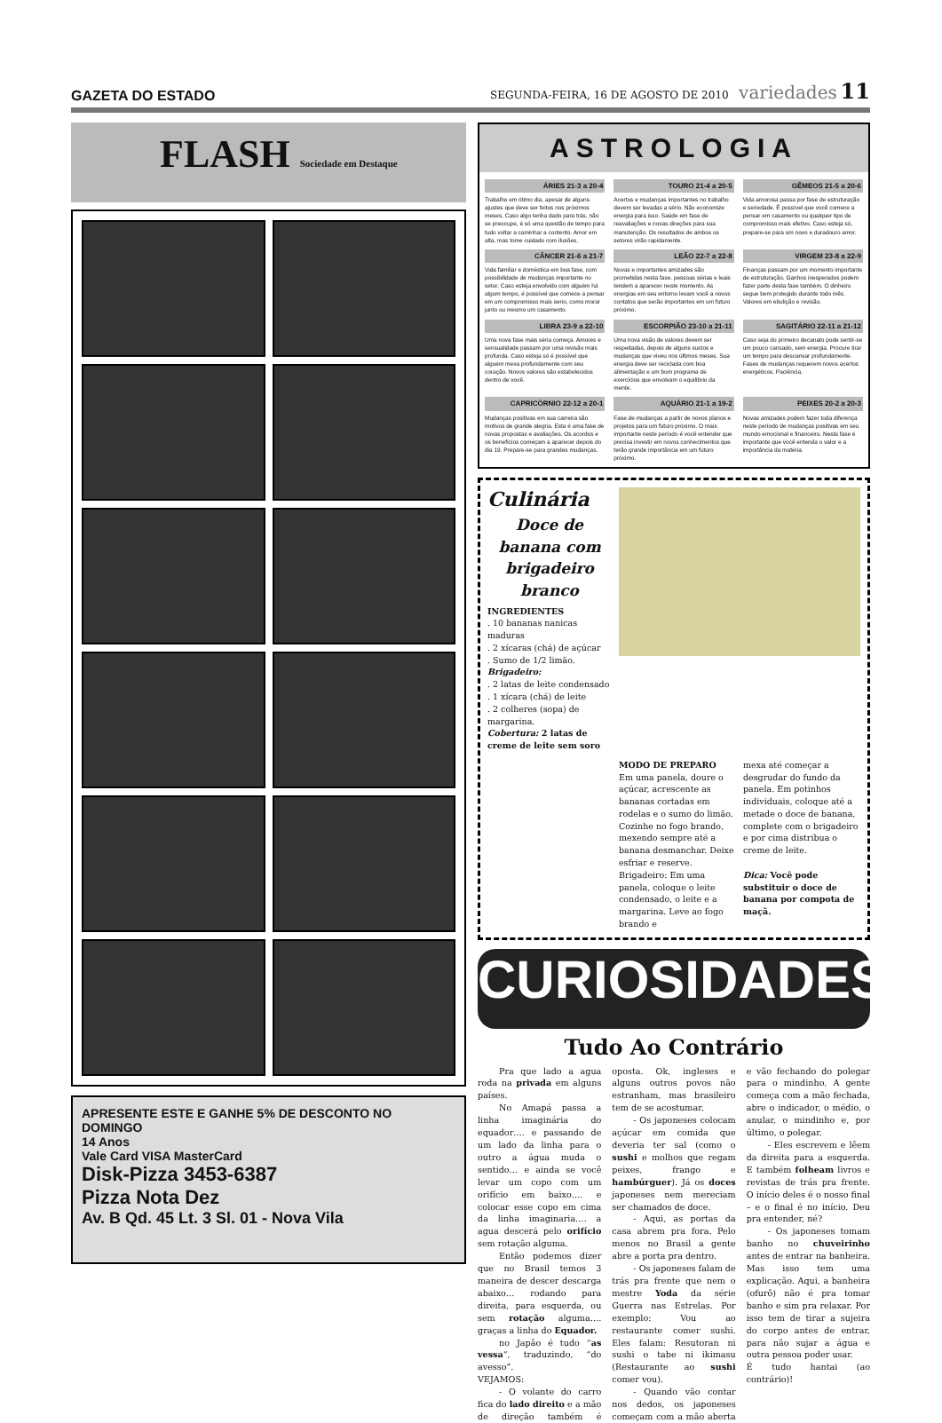GAZETA DO ESTADO SEGUNDA-FEIRA, 16 DE AGOSTO DE 2010 variedades 11
FLASH Sociedade em Destaque
APRESENTE ESTE E GANHE 5% DE DESCONTO NO DOMINGO
14 Anos
Vale Card VISA MasterCard
Disk-Pizza 3453-6387
Pizza Nota Dez
Av. B Qd. 45 Lt. 3 Sl. 01 - Nova Vila
ASTROLOGIA
ÁRIES 21-3 a 20-4
Trabalho em ótimo dia, apesar de alguns ajustes que deve ser feitos nos próximos meses. Caso algo tenha dado para trás, não se preocupe, é só uma questão de tempo para tudo voltar a caminhar a contento. Amor em alta, mas tome cuidado com ilusões.
TOURO 21-4 a 20-5
Acertos e mudanças importantes no trabalho devem ser levadas a sério. Não economize energia para isso. Saúde em fase de reavaliações e novas direções para sua manutenção. Os resultados de ambos os setores virão rapidamente.
GÊMEOS 21-5 a 20-6
Vida amorosa passa por fase de estruturação e seriedade. É possível que você comece a pensar em casamento ou qualquer tipo de compromisso mais efetivo. Caso esteja só, prepare-se para um novo e duradouro amor.
CÂNCER 21-6 a 21-7
Vida familiar e doméstica em boa fase, com possibilidade de mudanças importante no setor. Caso esteja envolvido com alguém há algum tempo, é possível que comece a pensar em um compromisso mais serio, como morar junto ou mesmo um casamento.
LEÃO 22-7 a 22-8
Novas e importantes amizades são prometidas nesta fase. pessoas sérias e leais tendem a aparecer neste momento. As energias em seu entorno levam você a novos contatos que serão importantes em um futuro próximo.
VIRGEM 23-8 a 22-9
Finanças passam por um momento importante de estruturação. Ganhos inesperados podem fazer parte desta fase também. O dinheiro segue bem protegido durante todo mês. Valores em ebulição e revisão.
LIBRA 23-9 a 22-10
Uma nova fase mais séria começa. Amores e sensualidade passam por uma revisão mais profunda. Caso esteja só é possível que alguém mexa profundamente com seu coração. Novos valores são estabelecidos dentro de você.
ESCORPIÃO 23-10 a 21-11
Uma nova visão de valores devem ser respeitadas, depois de alguns sustos e mudanças que viveu nos últimos meses. Sua energia deve ser reciclada com boa alimentação e um bom programa de exercícios que envolvam o equilíbrio da mente.
SAGITÁRIO 22-11 a 21-12
Caso seja do primeiro decanato pode sentir-se um pouco cansado, sem energia. Procure tirar um tempo para descansar profundamente. Fases de mudanças requerem novos acertos energéticos. Paciência.
CAPRICÓRNIO 22-12 a 20-1
Mudanças positivas em sua carreira são motivos de grande alegria. Esta é uma fase de novas propostas e avaliações. Os acordos e os benefícios começam a aparecer depois do dia 19. Prepare-se para grandes mudanças.
AQUÁRIO 21-1 a 19-2
Fase de mudanças a partir de novos planos e projetos para um futuro próximo. O mais importante neste período é você entender que precisa investir em novos conhecimentos que terão grande importância em um futuro próximo.
PEIXES 20-2 a 20-3
Novas amizades podem fazer toda diferença neste período de mudanças positivas em seu mundo emocional e financeiro. Nesta fase é importante que você entenda o valor e a importância da matéria.
Culinária
Doce de banana com brigadeiro branco
INGREDIENTES
. 10 bananas nanicas maduras
. 2 xícaras (chá) de açúcar
. Sumo de 1/2 limão.
Brigadeiro:
. 2 latas de leite condensado
. 1 xícara (chá) de leite
. 2 colheres (sopa) de margarina.
Cobertura: 2 latas de creme de leite sem soro
MODO DE PREPARO
Em uma panela, doure o açúcar, acrescente as bananas cortadas em rodelas e o sumo do limão. Cozinhe no fogo brando, mexendo sempre até a banana desmanchar. Deixe esfriar e reserve. Brigadeiro: Em uma panela, coloque o leite condensado, o leite e a margarina. Leve ao fogo brando e
mexa até começar a desgrudar do fundo da panela. Em potinhos individuais, coloque até a metade o doce de banana, complete com o brigadeiro e por cima distribua o creme de leite.
Dica: Você pode substituir o doce de banana por compota de maçã.
CURIOSIDADES?
Tudo Ao Contrário
Pra que lado a agua roda na privada em alguns países.
No Amapá passa a linha imaginária do equador…. e passando de um lado da linha para o outro a água muda o sentido… e ainda se você levar um copo com um orifício em baixo…. e colocar esse copo em cima da linha imaginaria…. a agua descerá pelo orifício sem rotação alguma.
Então podemos dizer que no Brasil temos 3 maneira de descer descarga abaixo… rodando para direita, para esquerda, ou sem rotação alguma…. graças a linha do Equador.
no Japão é tudo “as vessa“, traduzindo, “do avesso”.
VEJAMOS:
- O volante do carro fica do lado direito e a mão de direção também é oposta. Ok, ingleses e alguns outros povos não estranham, mas brasileiro tem de se acostumar.
- Os japoneses colocam açúcar em comida que deveria ter sal (como o sushi e molhos que regam peixes, frango e hambúrguer). Já os doces japoneses nem mereciam ser chamados de doce.
- Aqui, as portas da casa abrem pra fora. Pelo menos no Brasil a gente abre a porta pra dentro.
- Os japoneses falam de trás pra frente que nem o mestre Yoda da série Guerra nas Estrelas. Por exemplo: Vou ao restaurante comer sushi. Eles falam: Resutoran ni sushi o tabe ni ikimasu (Restaurante ao sushi comer vou).
- Quando vão contar nos dedos, os japoneses começam com a mão aberta e vão fechando do polegar para o mindinho. A gente começa com a mão fechada, abre o indicador, o médio, o anular, o mindinho e, por último, o polegar.
- Eles escrevem e lêem da direita para a esquerda. E também folheam livros e revistas de trás pra frente. O início deles é o nosso final – e o final é no início. Deu pra entender, né?
- Os japoneses tomam banho no chuveirinho antes de entrar na banheira. Mas isso tem uma explicação. Aqui, a banheira (ofurô) não é pra tomar banho e sim pra relaxar. Por isso tem de tirar a sujeira do corpo antes de entrar, para não sujar a água e outra pessoa poder usar.
É tudo hantai (ao contrário)!